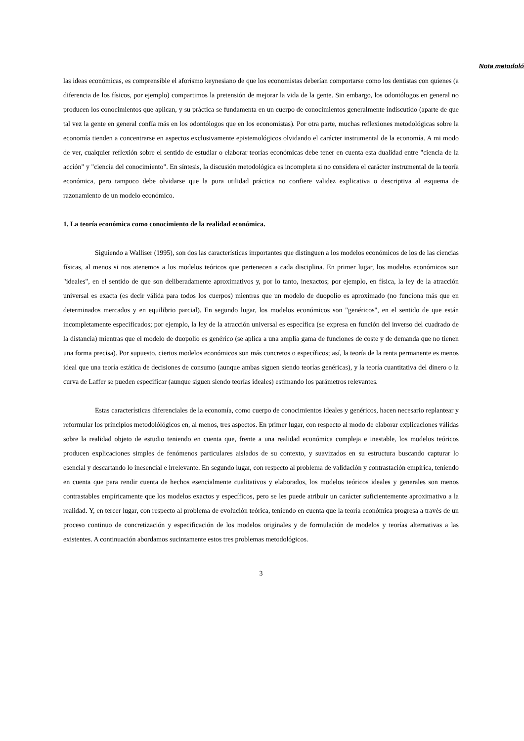Nota metodoló
las ideas económicas, es comprensible el aforismo keynesiano de que los economistas deberían comportarse como los dentistas con quienes (a diferencia de los físicos, por ejemplo) compartimos la pretensión de mejorar la vida de la gente. Sin embargo, los odontólogos en general no producen los conocimientos que aplican, y su práctica se fundamenta en un cuerpo de conocimientos generalmente indiscutido (aparte de que tal vez la gente en general confía más en los odontólogos que en los economistas). Por otra parte, muchas reflexiones metodológicas sobre la economía tienden a concentrarse en aspectos exclusivamente epistemológicos olvidando el carácter instrumental de la economía. A mi modo de ver, cualquier reflexión sobre el sentido de estudiar o elaborar teorías económicas debe tener en cuenta esta dualidad entre "ciencia de la acción" y "ciencia del conocimiento". En síntesis, la discusión metodológica es incompleta si no considera el carácter instrumental de la teoría económica, pero tampoco debe olvidarse que la pura utilidad práctica no confiere validez explicativa o descriptiva al esquema de razonamiento de un modelo económico.
1. La teoría económica como conocimiento de la realidad económica.
Siguiendo a Walliser (1995), son dos las características importantes que distinguen a los modelos económicos de los de las ciencias físicas, al menos si nos atenemos a los modelos teóricos que pertenecen a cada disciplina. En primer lugar, los modelos económicos son "ideales", en el sentido de que son deliberadamente aproximativos y, por lo tanto, inexactos; por ejemplo, en física, la ley de la atracción universal es exacta (es decir válida para todos los cuerpos) mientras que un modelo de duopolio es aproximado (no funciona más que en determinados mercados y en equilibrio parcial). En segundo lugar, los modelos económicos son "genéricos", en el sentido de que están incompletamente especificados; por ejemplo, la ley de la atracción universal es específica (se expresa en función del inverso del cuadrado de la distancia) mientras que el modelo de duopolio es genérico (se aplica a una amplia gama de funciones de coste y de demanda que no tienen una forma precisa). Por supuesto, ciertos modelos económicos son más concretos o específicos; así, la teoría de la renta permanente es menos ideal que una teoría estática de decisiones de consumo (aunque ambas siguen siendo teorías genéricas), y la teoría cuantitativa del dinero o la curva de Laffer se pueden especificar (aunque siguen siendo teorías ideales) estimando los parámetros relevantes.
Estas características diferenciales de la economía, como cuerpo de conocimientos ideales y genéricos, hacen necesario replantear y reformular los principios metodolólógicos en, al menos, tres aspectos. En primer lugar, con respecto al modo de elaborar explicaciones válidas sobre la realidad objeto de estudio teniendo en cuenta que, frente a una realidad económica compleja e inestable, los modelos teóricos producen explicaciones simples de fenómenos particulares aislados de su contexto, y suavizados en su estructura buscando capturar lo esencial y descartando lo inesencial e irrelevante. En segundo lugar, con respecto al problema de validación y contrastación empírica, teniendo en cuenta que para rendir cuenta de hechos esencialmente cualitativos y elaborados, los modelos teóricos ideales y generales son menos contrastables empíricamente que los modelos exactos y específicos, pero se les puede atribuir un carácter suficientemente aproximativo a la realidad. Y, en tercer lugar, con respecto al problema de evolución teórica, teniendo en cuenta que la teoría económica progresa a través de un proceso continuo de concretización y especificación de los modelos originales y de formulación de modelos y teorías alternativas a las existentes. A continuación abordamos sucintamente estos tres problemas metodológicos.
3